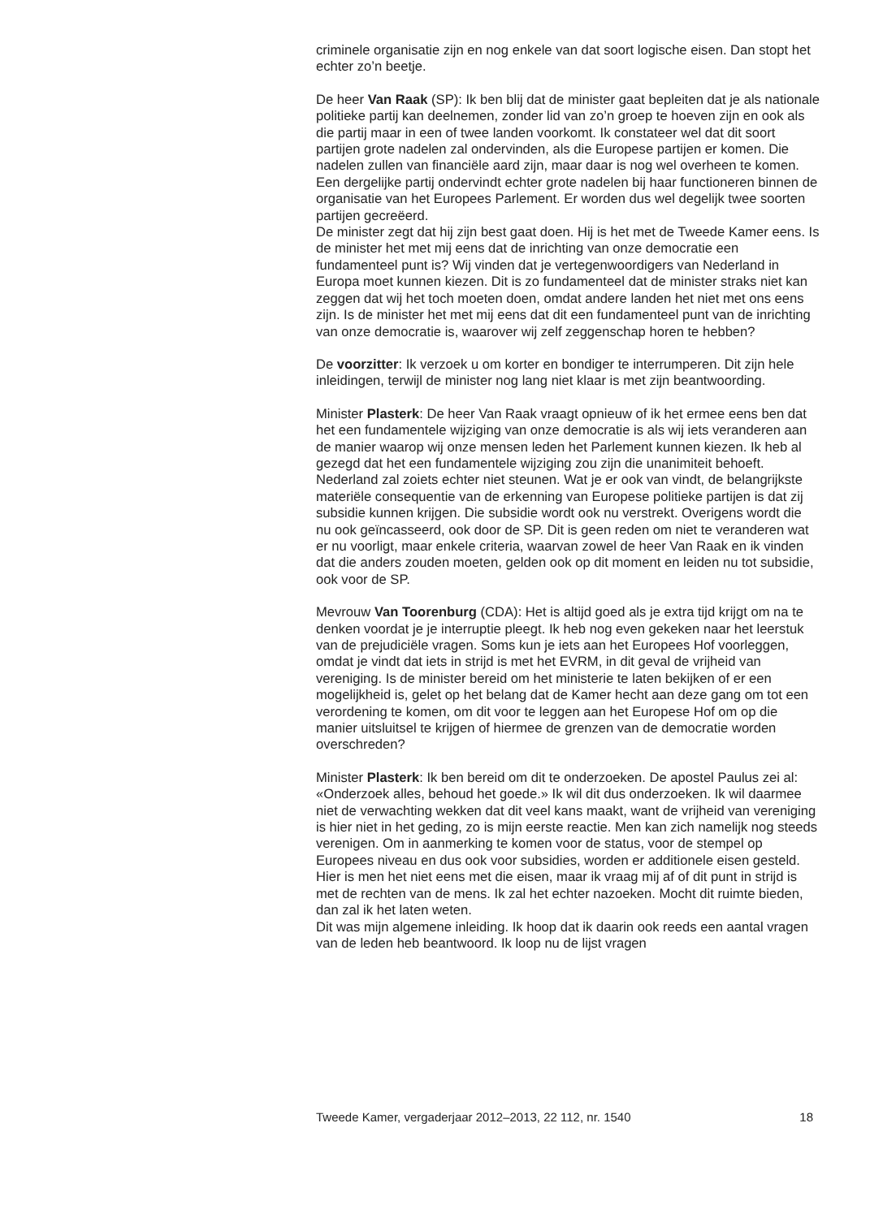criminele organisatie zijn en nog enkele van dat soort logische eisen. Dan stopt het echter zo’n beetje.
De heer Van Raak (SP): Ik ben blij dat de minister gaat bepleiten dat je als nationale politieke partij kan deelnemen, zonder lid van zo’n groep te hoeven zijn en ook als die partij maar in een of twee landen voorkomt. Ik constateer wel dat dit soort partijen grote nadelen zal ondervinden, als die Europese partijen er komen. Die nadelen zullen van financiële aard zijn, maar daar is nog wel overheen te komen. Een dergelijke partij ondervindt echter grote nadelen bij haar functioneren binnen de organisatie van het Europees Parlement. Er worden dus wel degelijk twee soorten partijen gecreëerd.
De minister zegt dat hij zijn best gaat doen. Hij is het met de Tweede Kamer eens. Is de minister het met mij eens dat de inrichting van onze democratie een fundamenteel punt is? Wij vinden dat je vertegenwoordigers van Nederland in Europa moet kunnen kiezen. Dit is zo fundamenteel dat de minister straks niet kan zeggen dat wij het toch moeten doen, omdat andere landen het niet met ons eens zijn. Is de minister het met mij eens dat dit een fundamenteel punt van de inrichting van onze democratie is, waarover wij zelf zeggenschap horen te hebben?
De voorzitter: Ik verzoek u om korter en bondiger te interrumperen. Dit zijn hele inleidingen, terwijl de minister nog lang niet klaar is met zijn beantwoording.
Minister Plasterk: De heer Van Raak vraagt opnieuw of ik het ermee eens ben dat het een fundamentele wijziging van onze democratie is als wij iets veranderen aan de manier waarop wij onze mensen leden het Parlement kunnen kiezen. Ik heb al gezegd dat het een fundamentele wijziging zou zijn die unanimiteit behoeft. Nederland zal zoiets echter niet steunen. Wat je er ook van vindt, de belangrijkste materiële consequentie van de erkenning van Europese politieke partijen is dat zij subsidie kunnen krijgen. Die subsidie wordt ook nu verstrekt. Overigens wordt die nu ook geïncasseerd, ook door de SP. Dit is geen reden om niet te veranderen wat er nu voorligt, maar enkele criteria, waarvan zowel de heer Van Raak en ik vinden dat die anders zouden moeten, gelden ook op dit moment en leiden nu tot subsidie, ook voor de SP.
Mevrouw Van Toorenburg (CDA): Het is altijd goed als je extra tijd krijgt om na te denken voordat je je interruptie pleegt. Ik heb nog even gekeken naar het leerstuk van de prejudiciële vragen. Soms kun je iets aan het Europees Hof voorleggen, omdat je vindt dat iets in strijd is met het EVRM, in dit geval de vrijheid van vereniging. Is de minister bereid om het ministerie te laten bekijken of er een mogelijkheid is, gelet op het belang dat de Kamer hecht aan deze gang om tot een verordening te komen, om dit voor te leggen aan het Europese Hof om op die manier uitsluitsel te krijgen of hiermee de grenzen van de democratie worden overschreden?
Minister Plasterk: Ik ben bereid om dit te onderzoeken. De apostel Paulus zei al: «Onderzoek alles, behoud het goede.» Ik wil dit dus onderzoeken. Ik wil daarmee niet de verwachting wekken dat dit veel kans maakt, want de vrijheid van vereniging is hier niet in het geding, zo is mijn eerste reactie. Men kan zich namelijk nog steeds verenigen. Om in aanmerking te komen voor de status, voor de stempel op Europees niveau en dus ook voor subsidies, worden er additionele eisen gesteld. Hier is men het niet eens met die eisen, maar ik vraag mij af of dit punt in strijd is met de rechten van de mens. Ik zal het echter nazoeken. Mocht dit ruimte bieden, dan zal ik het laten weten.
Dit was mijn algemene inleiding. Ik hoop dat ik daarin ook reeds een aantal vragen van de leden heb beantwoord. Ik loop nu de lijst vragen
Tweede Kamer, vergaderjaar 2012–2013, 22 112, nr. 1540 18